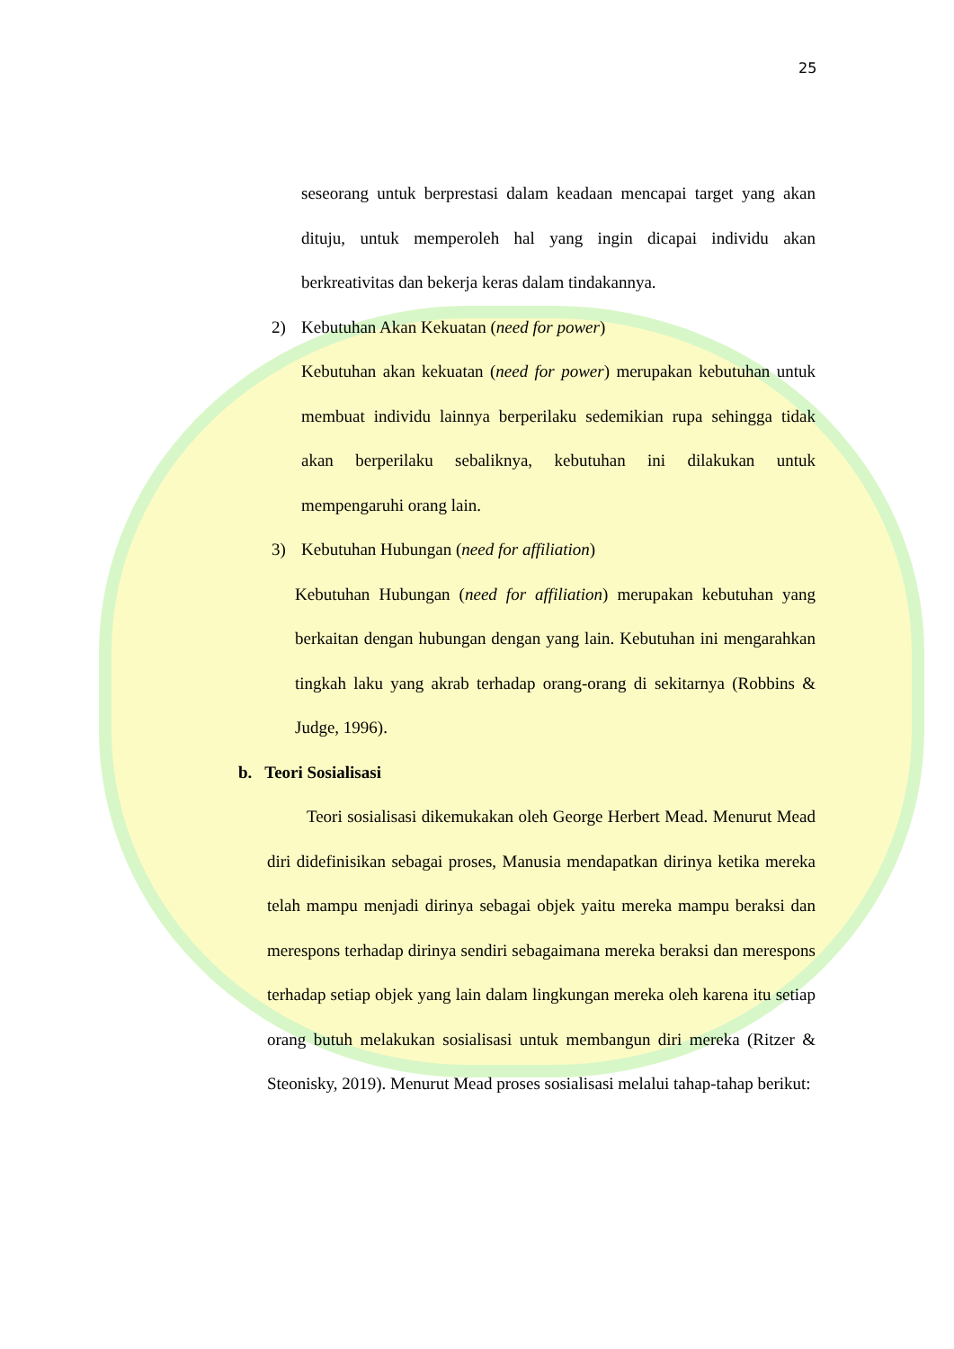25
seseorang untuk berprestasi dalam keadaan mencapai target yang akan dituju, untuk memperoleh hal yang ingin dicapai individu akan berkreativitas dan bekerja keras dalam tindakannya.
2) Kebutuhan Akan Kekuatan (need for power)
Kebutuhan akan kekuatan (need for power) merupakan kebutuhan untuk membuat individu lainnya berperilaku sedemikian rupa sehingga tidak akan berperilaku sebaliknya, kebutuhan ini dilakukan untuk mempengaruhi orang lain.
3) Kebutuhan Hubungan (need for affiliation)
Kebutuhan Hubungan (need for affiliation) merupakan kebutuhan yang berkaitan dengan hubungan dengan yang lain. Kebutuhan ini mengarahkan tingkah laku yang akrab terhadap orang-orang di sekitarnya (Robbins & Judge, 1996).
b. Teori Sosialisasi
Teori sosialisasi dikemukakan oleh George Herbert Mead. Menurut Mead diri didefinisikan sebagai proses, Manusia mendapatkan dirinya ketika mereka telah mampu menjadi dirinya sebagai objek yaitu mereka mampu beraksi dan merespons terhadap dirinya sendiri sebagaimana mereka beraksi dan merespons terhadap setiap objek yang lain dalam lingkungan mereka oleh karena itu setiap orang butuh melakukan sosialisasi untuk membangun diri mereka (Ritzer & Steonisky, 2019). Menurut Mead proses sosialisasi melalui tahap-tahap berikut: